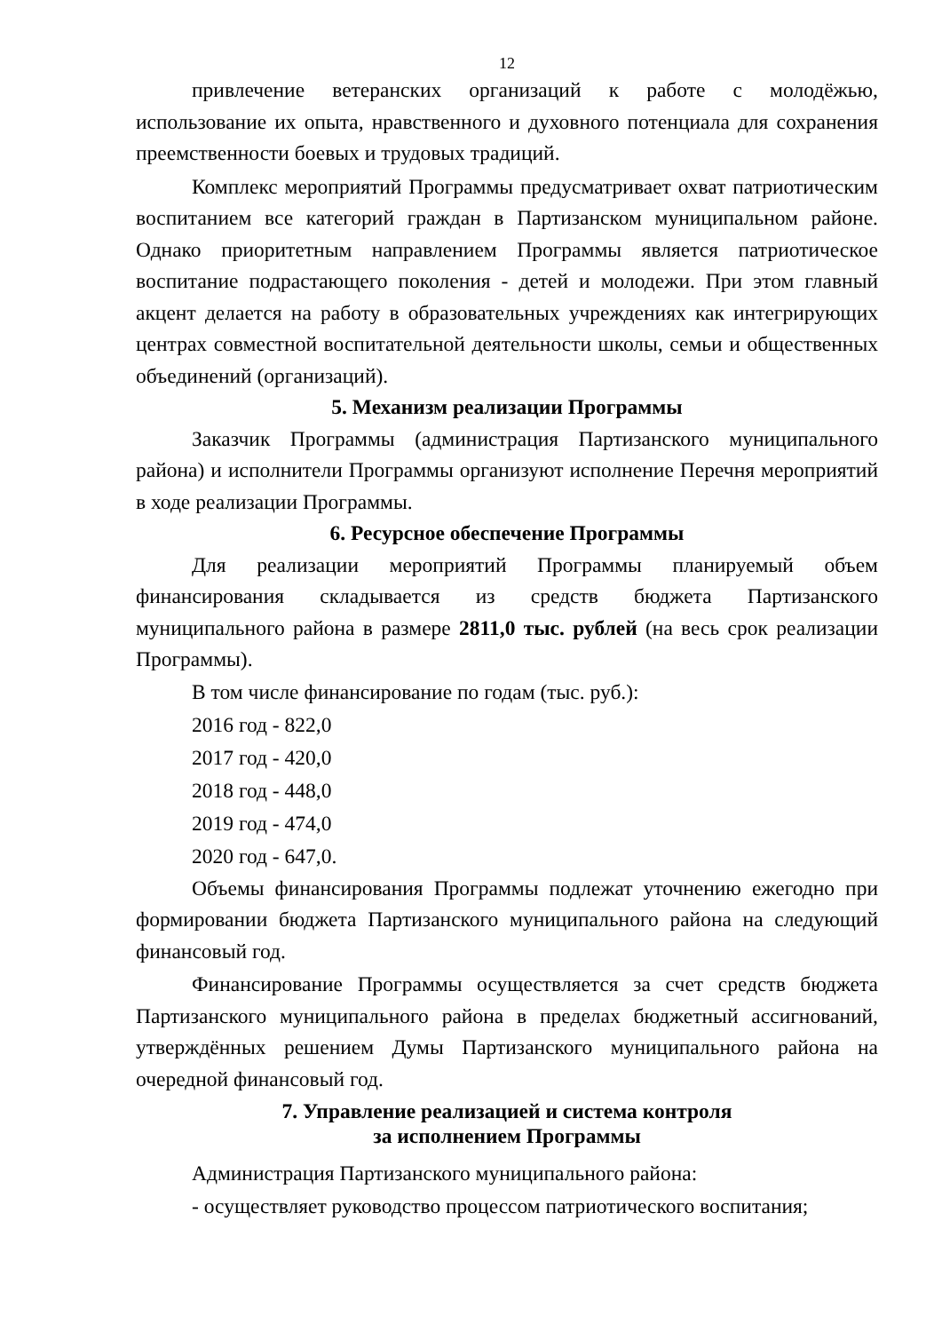12
привлечение ветеранских организаций к работе с молодёжью, использование их опыта, нравственного и духовного потенциала для сохранения преемственности боевых и трудовых традиций.
Комплекс мероприятий Программы предусматривает охват патриотическим воспитанием все категорий граждан в Партизанском муниципальном районе. Однако приоритетным направлением Программы является патриотическое воспитание подрастающего поколения - детей и молодежи. При этом главный акцент делается на работу в образовательных учреждениях как интегрирующих центрах совместной воспитательной деятельности школы, семьи и общественных объединений (организаций).
5. Механизм реализации Программы
Заказчик Программы (администрация Партизанского муниципального района) и исполнители Программы организуют исполнение Перечня мероприятий в ходе реализации Программы.
6. Ресурсное обеспечение Программы
Для реализации мероприятий Программы планируемый объем финансирования складывается из средств бюджета Партизанского муниципального района в размере 2811,0 тыс. рублей (на весь срок реализации Программы).
В том числе финансирование по годам (тыс. руб.):
2016 год - 822,0
2017 год - 420,0
2018 год - 448,0
2019 год - 474,0
2020 год - 647,0.
Объемы финансирования Программы подлежат уточнению ежегодно при формировании бюджета Партизанского муниципального района на следующий финансовый год.
Финансирование Программы осуществляется за счет средств бюджета Партизанского муниципального района в пределах бюджетный ассигнований, утверждённых решением Думы Партизанского муниципального района на очередной финансовый год.
7. Управление реализацией и система контроля
за исполнением Программы
Администрация Партизанского муниципального района:
- осуществляет руководство процессом патриотического воспитания;